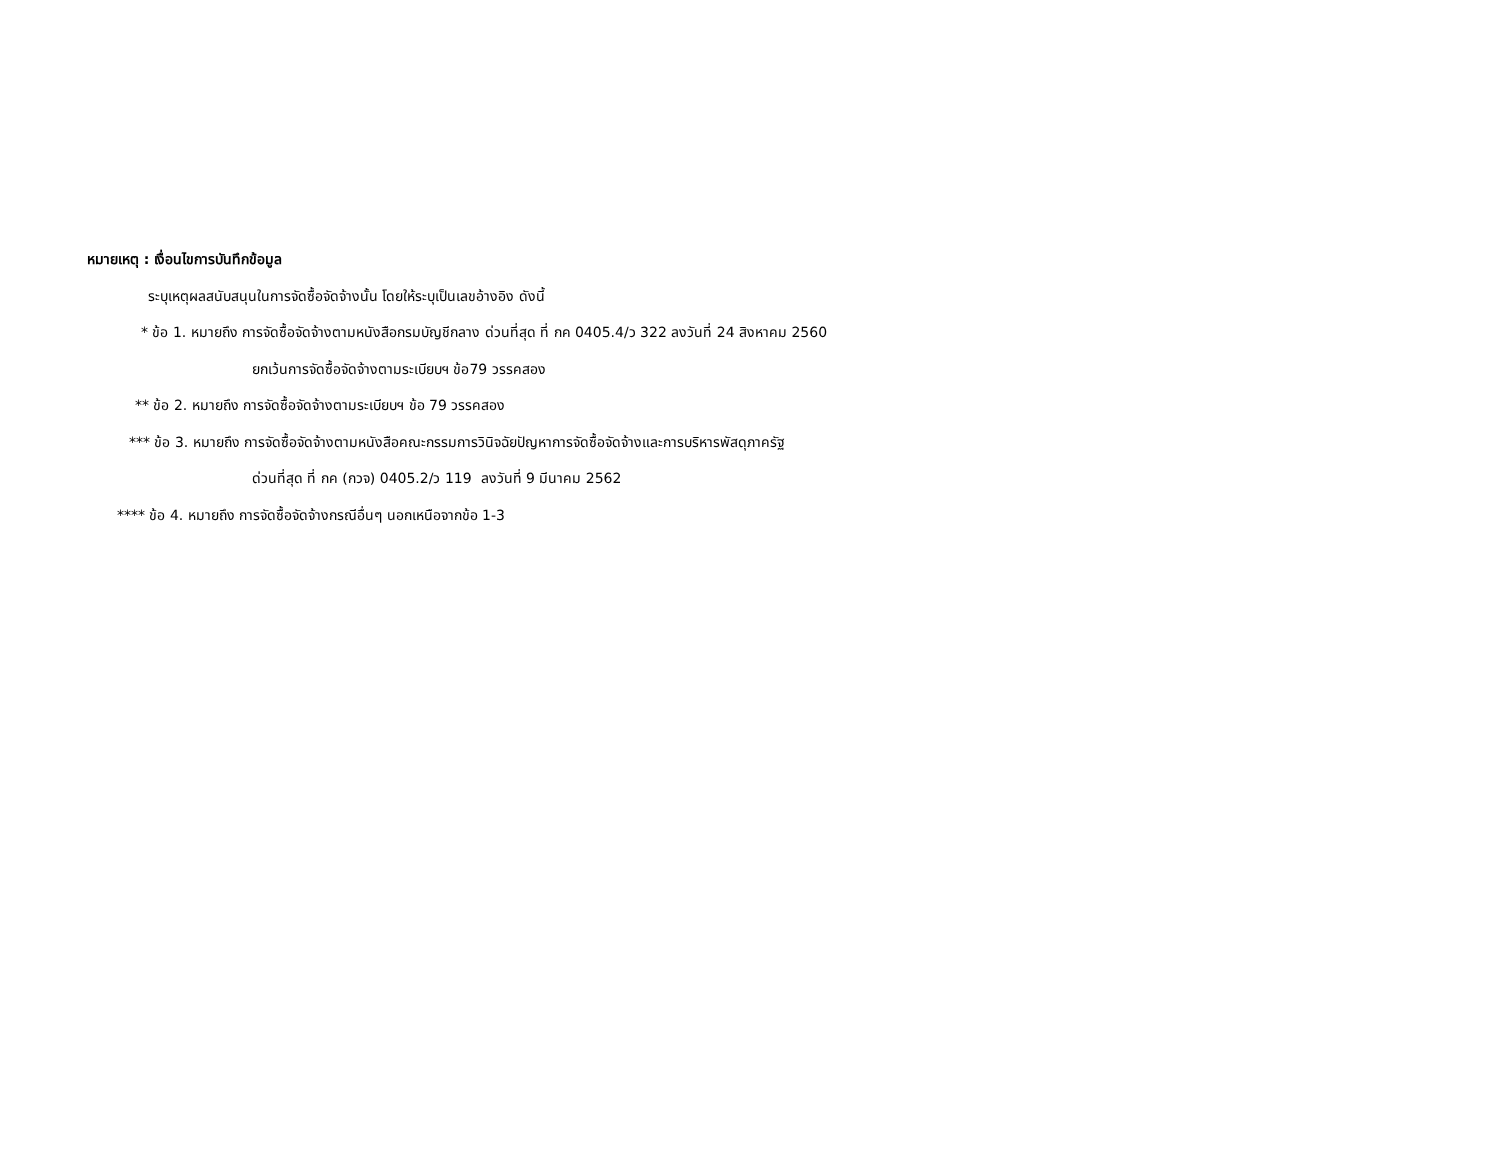หมายเหตุ : เงื่อนไขการบันทึกข้อมูล
ระบุเหตุผลสนับสนุนในการจัดซื้อจัดจ้างนั้น โดยให้ระบุเป็นเลขอ้างอิง ดังนี้
* ข้อ 1. หมายถึง การจัดซื้อจัดจ้างตามหนังสือกรมบัญชีกลาง ด่วนที่สุด ที่ กค 0405.4/ว 322 ลงวันที่ 24 สิงหาคม 2560
ยกเว้นการจัดซื้อจัดจ้างตามระเบียบฯ ข้อ79 วรรคสอง
** ข้อ 2. หมายถึง การจัดซื้อจัดจ้างตามระเบียบฯ ข้อ 79 วรรคสอง
*** ข้อ 3. หมายถึง การจัดซื้อจัดจ้างตามหนังสือคณะกรรมการวินิจฉัยปัญหาการจัดซื้อจัดจ้างและการบริหารพัสดุภาครัฐ
ด่วนที่สุด ที่ กค (กวจ) 0405.2/ว 119 ลงวันที่ 9 มีนาคม 2562
**** ข้อ 4. หมายถึง การจัดซื้อจัดจ้างกรณีอื่นๆ นอกเหนือจากข้อ 1-3